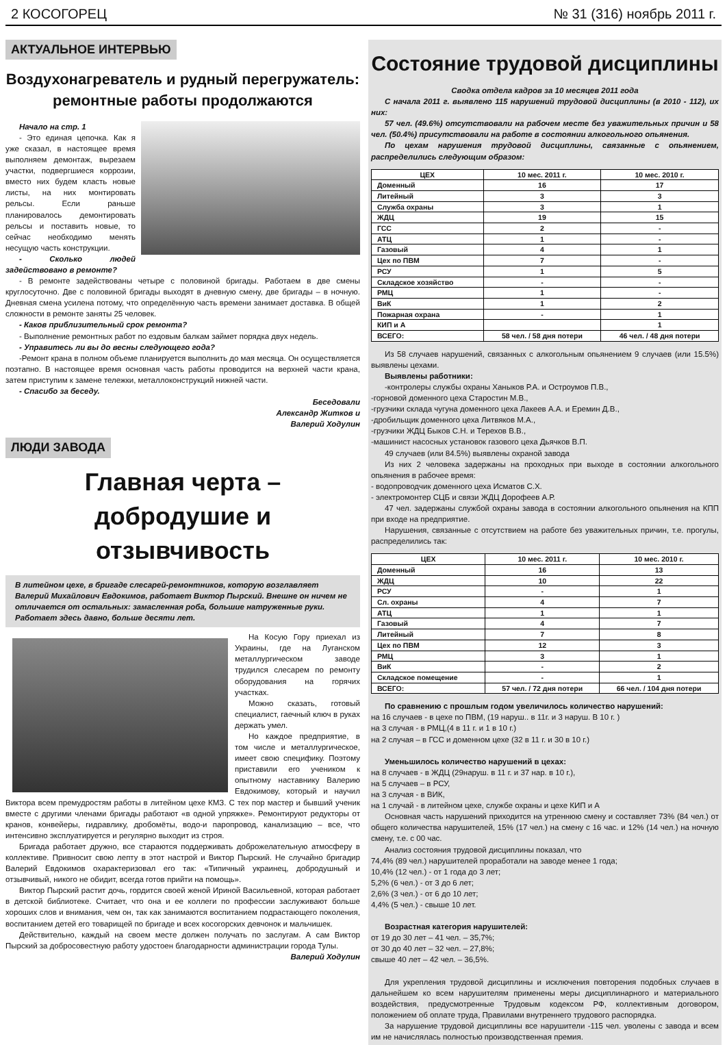2 КОСОГОРЕЦ № 31 (316) ноябрь 2011 г.
АКТУАЛЬНОЕ ИНТЕРВЬЮ
Воздухонагреватель и рудный перегружатель: ремонтные работы продолжаются
Начало на стр. 1
- Это единая цепочка. Как я уже сказал, в настоящее время выполняем демонтаж, вырезаем участки, подвергшиеся коррозии, вместо них будем класть новые листы, на них монтировать рельсы. Если раньше планировалось демонтировать рельсы и поставить новые, то сейчас необходимо менять несущую часть конструкции.
- Сколько людей задействовано в ремонте?
- В ремонте задействованы четыре с половиной бригады. Работаем в две смены круглосуточно. Две с половиной бригады выходят в дневную смену, две бригады – в ночную. Дневная смена усилена потому, что определённую часть времени занимает доставка. В общей сложности в ремонте заняты 25 человек.
- Каков приблизительный срок ремонта?
- Выполнение ремонтных работ по ездовым балкам займет порядка двух недель.
- Управитесь ли вы до весны следующего года?
-Ремонт крана в полном объеме планируется выполнить до мая месяца. Он осуществляется поэтапно. В настоящее время основная часть работы проводится на верхней части крана, затем приступим к замене тележки, металлоконструкций нижней части.
- Спасибо за беседу.
Беседовали
Александр Житков и
Валерий Ходулин
ЛЮДИ ЗАВОДА
Главная черта – добродушие и отзывчивость
В литейном цехе, в бригаде слесарей-ремонтников, которую возглавляет Валерий Михайлович Евдокимов, работает Виктор Пырский. Внешне он ничем не отличается от остальных: замасленная роба, большие натруженные руки. Работает здесь давно, больше десяти лет.
На Косую Гору приехал из Украины, где на Луганском металлургическом заводе трудился слесарем по ремонту оборудования на горячих участках.
Можно сказать, готовый специалист, гаечный ключ в руках держать умел.
Но каждое предприятие, в том числе и металлургическое, имеет свою специфику. Поэтому приставили его учеником к опытному наставнику Валерию Евдокимову, который и научил Виктора всем премудростям работы в литейном цехе КМЗ. С тех пор мастер и бывший ученик вместе с другими членами бригады работают «в одной упряжке». Ремонтируют редукторы от кранов, конвейеры, гидравлику, дробомёты, водо-и паропровод, канализацию – все, что интенсивно эксплуатируется и регулярно выходит из строя.
Бригада работает дружно, все стараются поддерживать доброжелательную атмосферу в коллективе. Привносит свою лепту в этот настрой и Виктор Пырский. Не случайно бригадир Валерий Евдокимов охарактеризовал его так: «Типичный украинец, добродушный и отзывчивый, никого не обидит, всегда готов прийти на помощь».
Виктор Пырский растит дочь, гордится своей женой Ириной Васильевной, которая работает в детской библиотеке. Считает, что она и ее коллеги по профессии заслуживают больше хороших слов и внимания, чем он, так как занимаются воспитанием подрастающего поколения, воспитанием детей его товарищей по бригаде и всех косогорских девчонок и мальчишек.
Действительно, каждый на своем месте должен получать по заслугам. А сам Виктор Пырский за добросовестную работу удостоен благодарности администрации города Тулы.
Валерий Ходулин
Состояние трудовой дисциплины
Сводка отдела кадров за 10 месяцев 2011 года
С начала 2011 г. выявлено 115 нарушений трудовой дисциплины (в 2010 - 112), их них:
57 чел. (49.6%) отсутствовали на рабочем месте без уважительных причин и 58 чел. (50.4%) присутствовали на работе в состоянии алкогольного опьянения.
По цехам нарушения трудовой дисциплины, связанные с опьянением, распределились следующим образом:
| ЦЕХ | 10 мес. 2011 г. | 10 мес. 2010 г. |
| --- | --- | --- |
| Доменный | 16 | 17 |
| Литейный | 3 | 3 |
| Служба охраны | 3 | 1 |
| ЖДЦ | 19 | 15 |
| ГСС | 2 | - |
| АТЦ | 1 | - |
| Газовый | 4 | 1 |
| Цех по ПВМ | 7 | - |
| РСУ | 1 | 5 |
| Складское хозяйство | - | - |
| РМЦ | 1 | - |
| ВиК | 1 | 2 |
| Пожарная охрана | - | 1 |
| КИП и А | | 1 |
| ВСЕГО: | 58 чел. / 58 дня потери | 46 чел. / 48 дня потери |
Из 58 случаев нарушений, связанных с алкогольным опьянением 9 случаев (или 15.5%) выявлены цехами.
Выявлены работники:
-контролеры службы охраны Ханыков Р.А. и Остроумов П.В.,
-горновой доменного цеха Старостин М.В.,
-грузчики склада чугуна доменного цеха Лакеев А.А. и Еремин Д.В.,
-дробильщик доменного цеха Литвяков М.А.,
-грузчики ЖДЦ Быков С.Н. и Терехов В.В.,
-машинист насосных установок газового цеха Дьячков В.П.
49 случаев (или 84.5%) выявлены охраной завода
Из них 2 человека задержаны на проходных при выходе в состоянии алкогольного опьянения в рабочее время:
- водопроводчик доменного цеха Исматов С.Х.
- электромонтер СЦБ и связи ЖДЦ Дорофеев А.Р.
47 чел. задержаны службой охраны завода в состоянии алкогольного опьянения на КПП при входе на предприятие.
Нарушения, связанные с отсутствием на работе без уважительных причин, т.е. прогулы, распределились так:
| ЦЕХ | 10 мес. 2011 г. | 10 мес. 2010 г. |
| --- | --- | --- |
| Доменный | 16 | 13 |
| ЖДЦ | 10 | 22 |
| РСУ | - | 1 |
| Сл. охраны | 4 | 7 |
| АТЦ | 1 | 1 |
| Газовый | 4 | 7 |
| Литейный | 7 | 8 |
| Цех по ПВМ | 12 | 3 |
| РМЦ | 3 | 1 |
| ВиК | - | 2 |
| Складское помещение | - | 1 |
| ВСЕГО: | 57 чел. / 72 дня потери | 66 чел. / 104 дня потери |
По сравнению с прошлым годом увеличилось количество нарушений:
на 16 случаев - в цехе по ПВМ, (19 наруш.. в 11г. и 3 наруш. В 10 г. )
на 3 случая - в РМЦ,(4 в 11 г. и 1 в 10 г.)
на 2 случая – в ГСС и доменном цехе (32 в 11 г. и 30 в 10 г.)
Уменьшилось количество нарушений в цехах:
на 8 случаев - в ЖДЦ (29наруш. в 11 г. и 37 нар. в 10 г.),
на 5 случаев – в РСУ,
на 3 случая - в ВИК,
на 1 случай - в литейном цехе, службе охраны и цехе КИП и А
Основная часть нарушений приходится на утреннюю смену и составляет 73% (84 чел.) от общего количества нарушителей, 15% (17 чел.) на смену с 16 час. и 12% (14 чел.) на ночную смену, т.е. с 00 час.
Анализ состояния трудовой дисциплины показал, что
74,4% (89 чел.) нарушителей проработали на заводе менее 1 года;
10,4% (12 чел.) - от 1 года до 3 лет;
5,2% (6 чел.) - от 3 до 6 лет;
2,6% (3 чел.) - от 6 до 10 лет;
4,4% (5 чел.) - свыше 10 лет.
Возрастная категория нарушителей:
от 19 до 30 лет – 41 чел. – 35,7%;
от 30 до 40 лет – 32 чел. – 27,8%;
свыше 40 лет – 42 чел. – 36,5%.
Для укрепления трудовой дисциплины и исключения повторения подобных случаев в дальнейшем ко всем нарушителям применены меры дисциплинарного и материального воздействия, предусмотренные Трудовым кодексом РФ, коллективным договором, положением об оплате труда, Правилами внутреннего трудового распорядка.
За нарушение трудовой дисциплины все нарушители -115 чел. уволены с завода и всем им не начислялась полностью производственная премия.